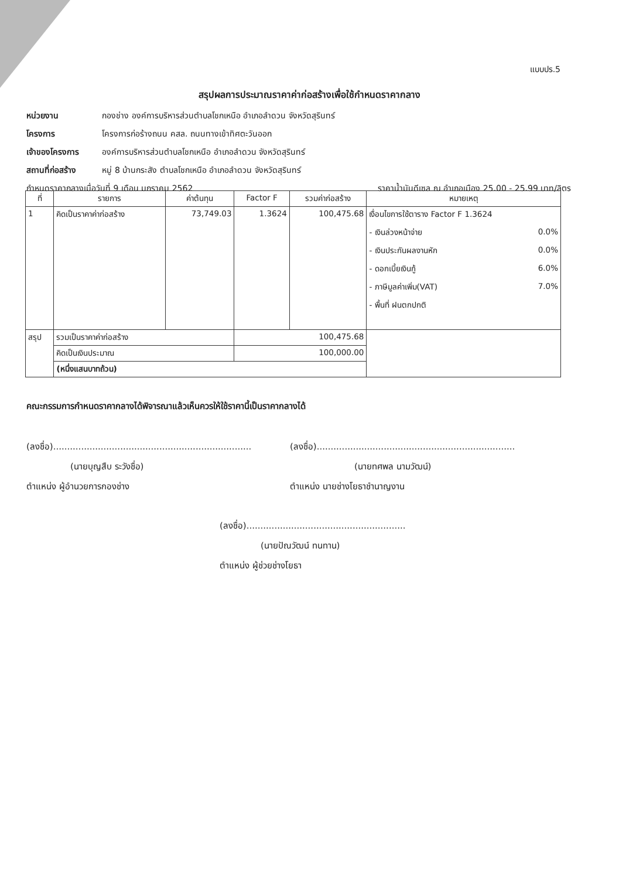แบบปร.5
สรุปผลการประมาณราคาค่าก่อสร้างเพื่อใช้กำหนดราคากลาง
หน่วยงาน กองช่าง องค์การบริหารส่วนตำบลโชกเหนือ อำเภอลำดวน จังหวัดสุรินทร์
โครงการ โครงการก่อร้างถนน คสล. ถนนทางเข้าทิศตะวันออก
เจ้าของโครงการ องค์การบริหารส่วนตำบลโชกเหนือ อำเภอลำดวน จังหวัดสุรินทร์
สถานที่ก่อสร้าง หมู่ 8 บ้านกระสัง ตำบลโชกเหนือ อำเภอลำดวน จังหวัดสุรินทร์
กำหนดราคากลางเมื่อวันที่ 9 เดือน มกราคม 2562 ราคาน้ำมันดีเซล ณ อำเภอเมือง 25.00 - 25.99 บาท/ลิตร
| ที่ | รายการ | ค่าต้นทุน | Factor F | รวมค่าก่อสร้าง | หมายเหตุ |
| --- | --- | --- | --- | --- | --- |
| 1 | คิดเป็นราคาค่าก่อสร้าง | 73,749.03 | 1.3624 | 100,475.68 | เงื่อนไขการใช้ตาราง Factor F 1.3624 - เงินล่วงหน้าจ่าย 0.0% - เงินประกันผลงานหัก 0.0% - ดอกเบี้ยเงินกู้ 6.0% - ภาษีมูลค่าเพิ่ม(VAT) 7.0% - พื้นที่ ฝนตกปกติ |
| สรุป | รวมเป็นราคาค่าก่อสร้าง | | 100,475.68 | | |
| | คิดเป็นเงินประมาณ | | 100,000.00 | | |
| | (หนึ่งแสนบาทถ้วน) | | | | |
คณะกรรมการกำหนดราคากลางได้พิจารณาแล้วเห็นควรให้ใช้ราคานี้เป็นราคากลางได้
(ลงชื่อ).......................................................................
(นายบุญสืบ ระวังชื่อ)
ตำแหน่ง ผู้อำนวยการกองช่าง
(ลงชื่อ).......................................................................
(นายทศพล นามวัฒน์)
ตำแหน่ง นายช่างโยธาชำนาญงาน
(ลงชื่อ).........................................................
(นายปัณวัฒน์ ทนทาน)
ตำแหน่ง ผู้ช่วยช่างโยธา